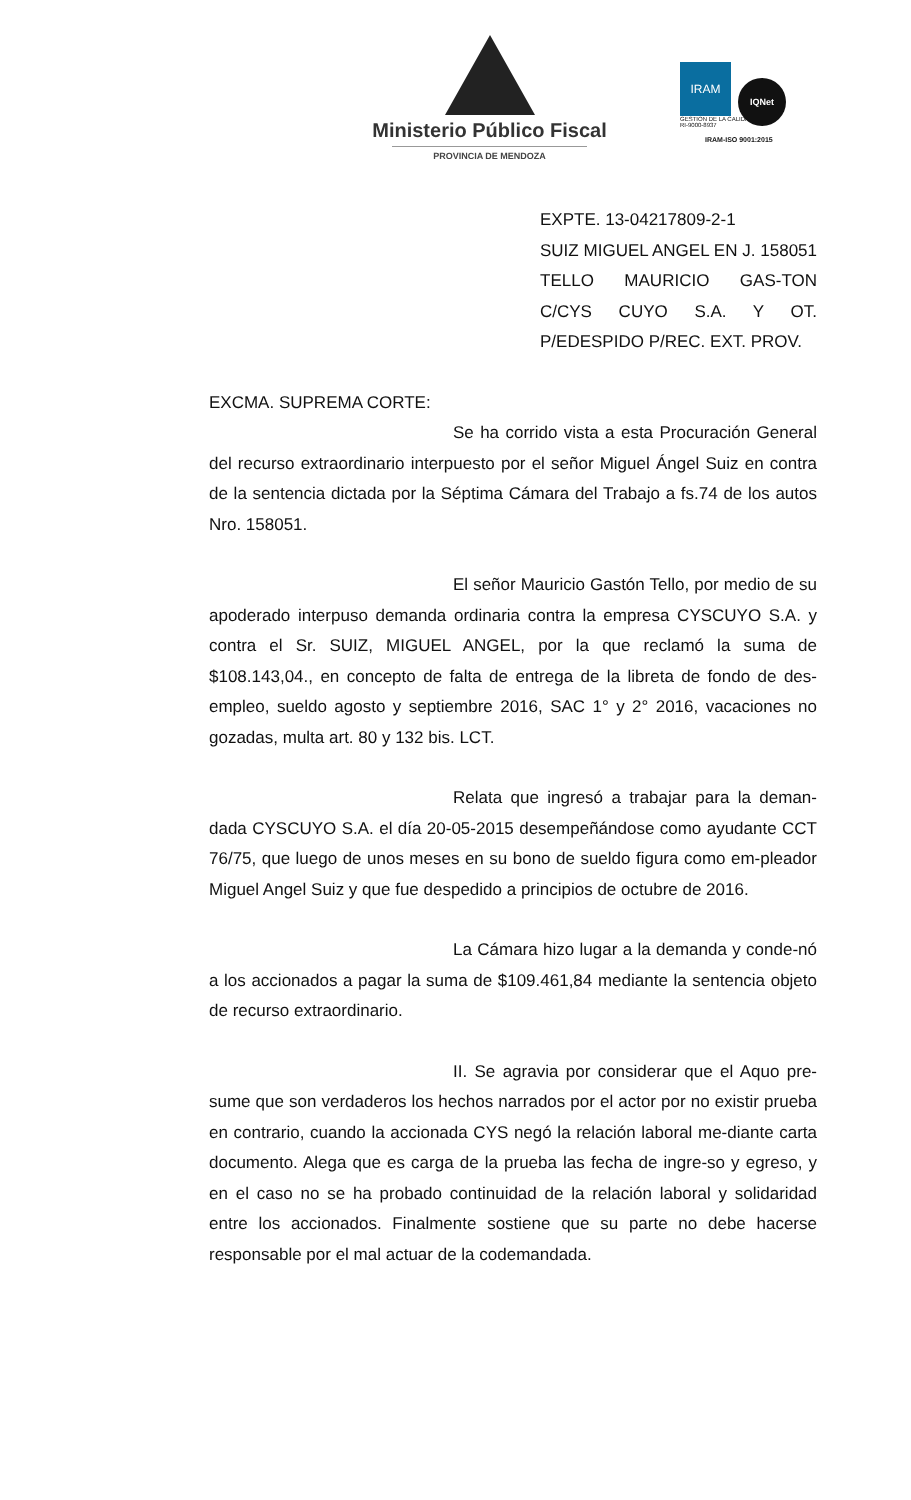Ministerio Público Fiscal
PROVINCIA DE MENDOZA
IRAM
GESTION DE LA CALIDAD
RI-9000-8937
IQNet
IRAM-ISO 9001:2015
EXPTE. 13-04217809-2-1
SUIZ MIGUEL ANGEL EN J. 158051 TELLO MAURICIO GAS-TON C/CYS CUYO S.A. Y OT. P/EDESPIDO P/REC. EXT. PROV.
EXCMA. SUPREMA CORTE:
Se ha corrido vista a esta Procuración General del recurso extraordinario interpuesto por el señor Miguel Ángel Suiz en contra de la sentencia dictada por la Séptima Cámara del Trabajo a fs.74 de los autos Nro. 158051.
El señor Mauricio Gastón Tello, por medio de su apoderado interpuso demanda ordinaria contra la empresa CYSCUYO S.A. y contra el Sr. SUIZ, MIGUEL ANGEL, por la que reclamó la suma de $108.143,04., en concepto de falta de entrega de la libreta de fondo de des-empleo, sueldo agosto y septiembre 2016, SAC 1° y 2° 2016, vacaciones no gozadas, multa art. 80 y 132 bis. LCT.
Relata que ingresó a trabajar para la deman-dada CYSCUYO S.A. el día 20-05-2015 desempeñándose como ayudante CCT 76/75, que luego de unos meses en su bono de sueldo figura como em-pleador Miguel Angel Suiz y que fue despedido a principios de octubre de 2016.
La Cámara hizo lugar a la demanda y conde-nó a los accionados a pagar la suma de $109.461,84 mediante la sentencia objeto de recurso extraordinario.
II. Se agravia por considerar que el Aquo pre-sume que son verdaderos los hechos narrados por el actor por no existir prueba en contrario, cuando la accionada CYS negó la relación laboral me-diante carta documento. Alega que es carga de la prueba las fecha de ingre-so y egreso, y en el caso no se ha probado continuidad de la relación laboral y solidaridad entre los accionados. Finalmente sostiene que su parte no debe hacerse responsable por el mal actuar de la codemandada.